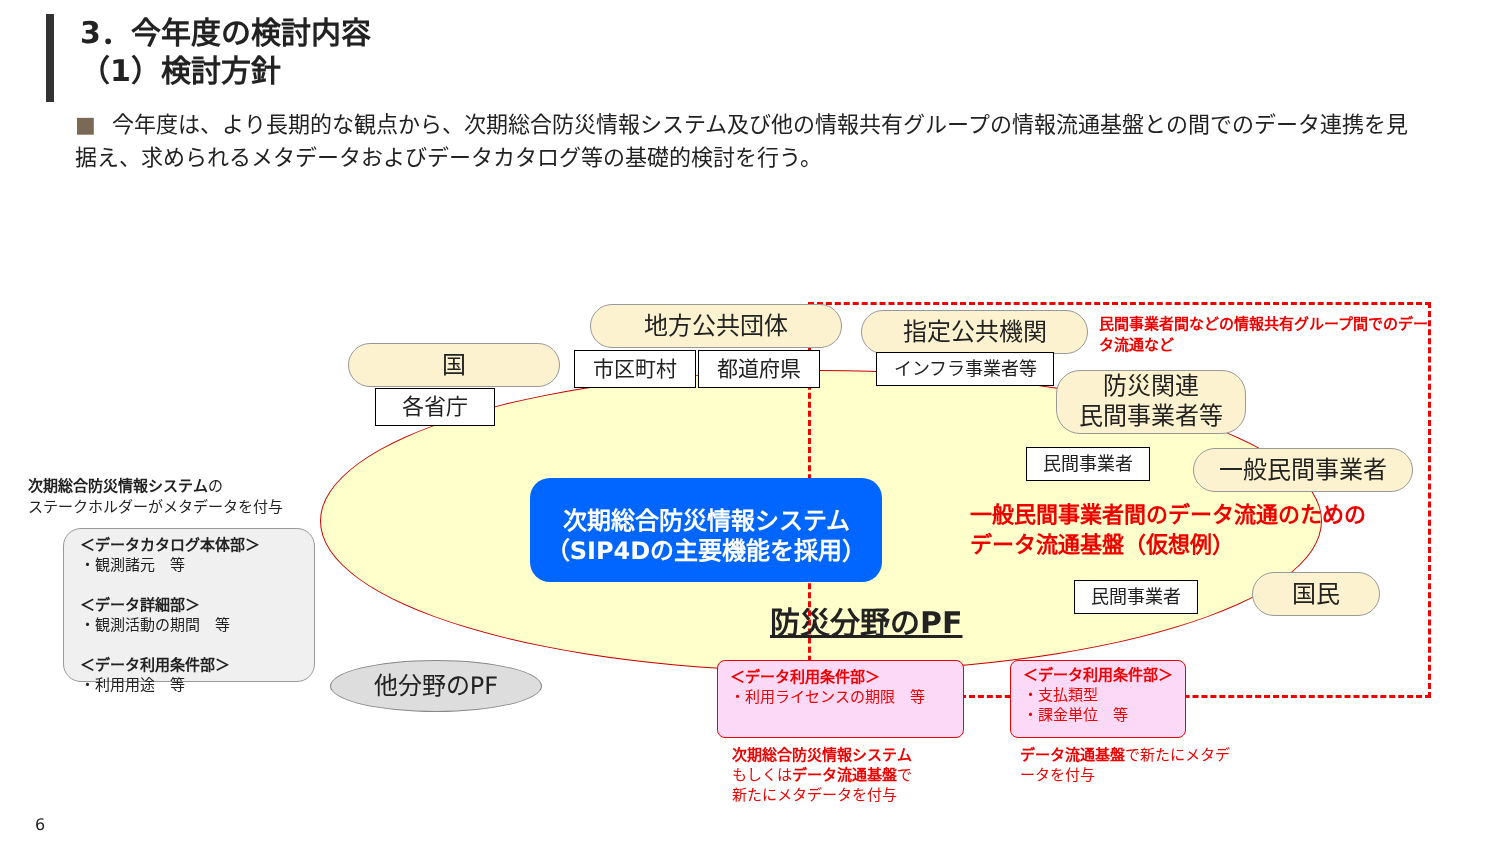3．今年度の検討内容
（1）検討方針
■ 今年度は、より長期的な観点から、次期総合防災情報システム及び他の情報共有グループの情報流通基盤との間でのデータ連携を見据え、求められるメタデータおよびデータカタログ等の基礎的検討を行う。
次期総合防災情報システム
（SIP4Dの主要機能を採用）
国
各省庁
地方公共団体
市区町村 都道府県
指定公共機関
インフラ事業者等
民間事業者間などの情報共有グループ間でのデータ流通など
防災関連
民間事業者等
民間事業者 一般民間事業者
一般民間事業者間のデータ流通のための
データ流通基盤（仮想例）
民間事業者 国民
防災分野のPF
次期総合防災情報システムの
ステークホルダーがメタデータを付与
＜データカタログ本体部＞
・観測諸元　等
＜データ詳細部＞
・観測活動の期間　等
＜データ利用条件部＞
・利用用途　等
他分野のPF
＜データ利用条件部＞
・利用ライセンスの期限　等
＜データ利用条件部＞
・支払類型
・課金単位　等
次期総合防災情報システム
もしくはデータ流通基盤で
新たにメタデータを付与
データ流通基盤で新たにメタデータを付与
6